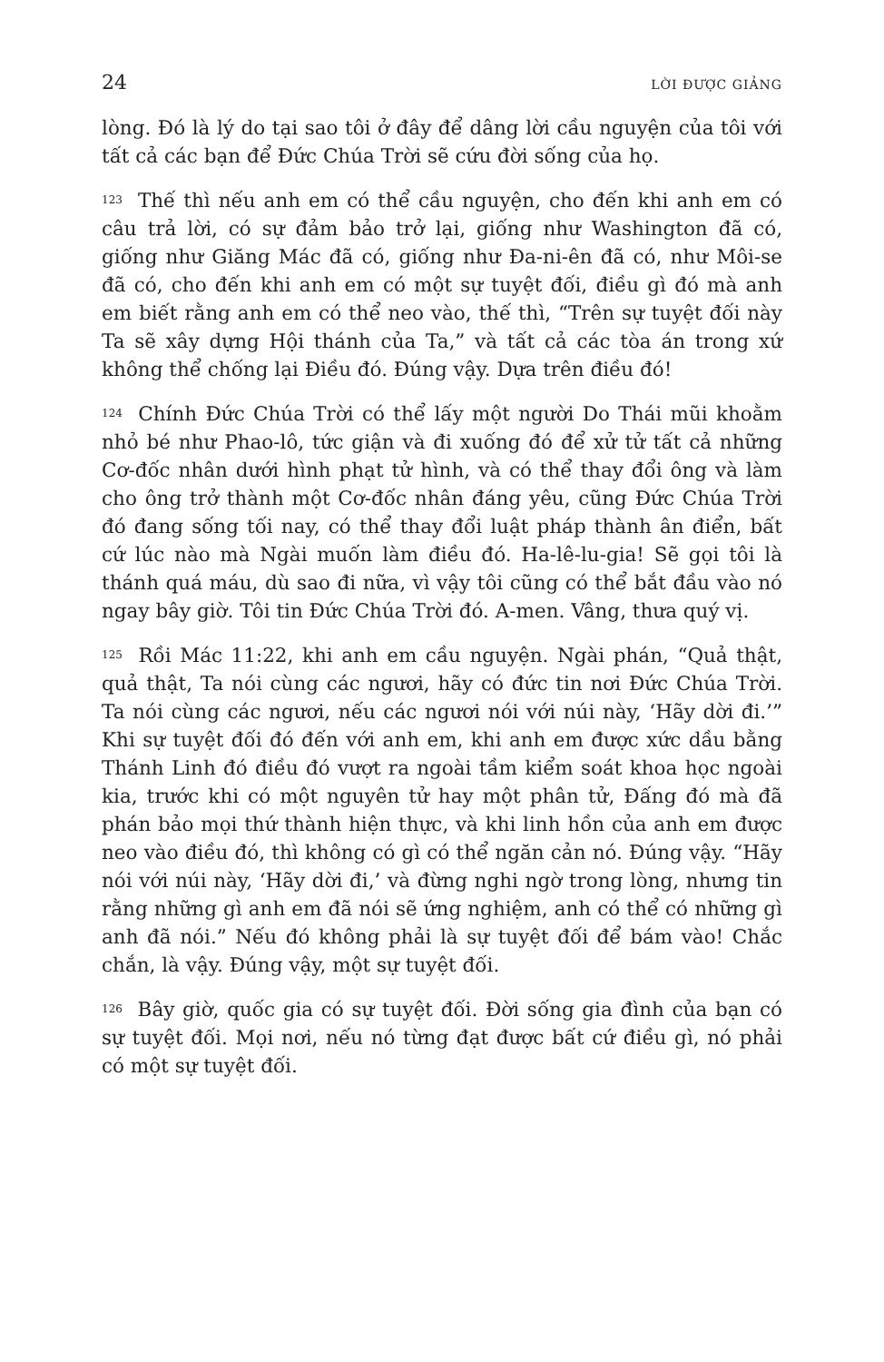24 LỜI ĐƯỢC GIẢNG
lòng. Đó là lý do tại sao tôi ở đây để dâng lời cầu nguyện của tôi với tất cả các bạn để Đức Chúa Trời sẽ cứu đời sống của họ.
<sup>123</sup> Thế thì nếu anh em có thể cầu nguyện, cho đến khi anh em có câu trả lời, có sự đảm bảo trở lại, giống như Washington đã có, giống như Giăng Mác đã có, giống như Đa-ni-ên đã có, như Môi-se đã có, cho đến khi anh em có một sự tuyệt đối, điều gì đó mà anh em biết rằng anh em có thể neo vào, thế thì, “Trên sự tuyệt đối này Ta sẽ xây dựng Hội thánh của Ta,” và tất cả các tòa án trong xứ không thể chống lại Điều đó. Đúng vậy. Dựa trên điều đó!
<sup>124</sup> Chính Đức Chúa Trời có thể lấy một người Do Thái mũi khoằm nhỏ bé như Phao-lô, tức giận và đi xuống đó để xử tử tất cả những Cơ-đốc nhân dưới hình phạt tử hình, và có thể thay đổi ông và làm cho ông trở thành một Cơ-đốc nhân đáng yêu, cũng Đức Chúa Trời đó đang sống tối nay, có thể thay đổi luật pháp thành ân điển, bất cứ lúc nào mà Ngài muốn làm điều đó. Ha-lê-lu-gia! Sẽ gọi tôi là thánh quá máu, dù sao đi nữa, vì vậy tôi cũng có thể bắt đầu vào nó ngay bây giờ. Tôi tin Đức Chúa Trời đó. A-men. Vâng, thưa quý vị.
<sup>125</sup> Rồi Mác 11:22, khi anh em cầu nguyện. Ngài phán, “Quả thật, quả thật, Ta nói cùng các ngươi, hãy có đức tin nơi Đức Chúa Trời. Ta nói cùng các ngươi, nếu các ngươi nói với núi này, ‘Hãy dời đi.’” Khi sự tuyệt đối đó đến với anh em, khi anh em được xức dầu bằng Thánh Linh đó điều đó vượt ra ngoài tầm kiểm soát khoa học ngoài kia, trước khi có một nguyên tử hay một phân tử, Đấng đó mà đã phán bảo mọi thứ thành hiện thực, và khi linh hồn của anh em được neo vào điều đó, thì không có gì có thể ngăn cản nó. Đúng vậy. “Hãy nói với núi này, ‘Hãy dời đi,’ và đừng nghi ngờ trong lòng, nhưng tin rằng những gì anh em đã nói sẽ ứng nghiệm, anh có thể có những gì anh đã nói.” Nếu đó không phải là sự tuyệt đối để bám vào! Chắc chắn, là vậy. Đúng vậy, một sự tuyệt đối.
<sup>126</sup> Bây giờ, quốc gia có sự tuyệt đối. Đời sống gia đình của bạn có sự tuyệt đối. Mọi nơi, nếu nó từng đạt được bất cứ điều gì, nó phải có một sự tuyệt đối.